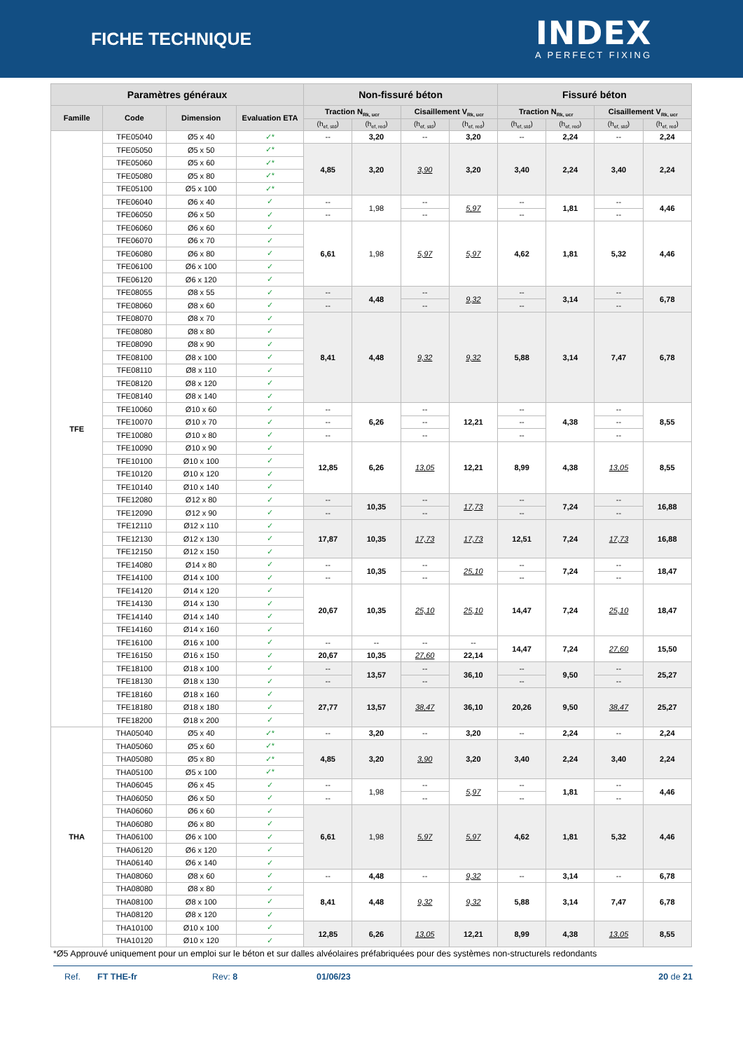FICHE TECHNIQUE
INDEX
A PERFECT FIXING
| Paramètres généraux | | | | Non-fissuré béton | | | | Fissuré béton | | | |
| --- | --- | --- | --- | --- | --- | --- | --- | --- | --- | --- | --- |
| Famille | Code | Dimension | Evaluation ETA | Traction N<sub>Rk, ucr</sub> | | Cisaillement V<sub>Rk, ucr</sub> | | Traction N<sub>Rk, ucr</sub> | | Cisaillement V<sub>Rk, ucr</sub> | |
| | | | | (h<sub>ef, std</sub>) | (h<sub>ef, red</sub>) | (h<sub>ef, std</sub>) | (h<sub>ef, red</sub>) | (h<sub>ef, std</sub>) | (h<sub>ef, red</sub>) | (h<sub>ef, std</sub>) | (h<sub>ef, red</sub>) |
| TFE | TFE05040 | Ø5 x 40 | ✓* | -- | 3,20 | -- | 3,20 | -- | 2,24 | -- | 2,24 |
| | TFE05050 | Ø5 x 50 | ✓* | 4,85 | 3,20 | 3,90 | 3,20 | 3,40 | 2,24 | 3,40 | 2,24 |
| | TFE05060 | Ø5 x 60 | ✓* | | | | | | | | |
| | TFE05080 | Ø5 x 80 | ✓* | | | | | | | | |
| | TFE05100 | Ø5 x 100 | ✓* | | | | | | | | |
| | TFE06040 | Ø6 x 40 | ✓ | -- | 1,98 | -- | 5,97 | -- | 1,81 | -- | 4,46 |
| | TFE06050 | Ø6 x 50 | ✓ | -- | | -- | | -- | | -- | |
| | TFE06060 | Ø6 x 60 | ✓ | 6,61 | 1,98 | 5,97 | 5,97 | 4,62 | 1,81 | 5,32 | 4,46 |
| | TFE06070 | Ø6 x 70 | ✓ | | | | | | | | |
| | TFE06080 | Ø6 x 80 | ✓ | | | | | | | | |
| | TFE06100 | Ø6 x 100 | ✓ | | | | | | | | |
| | TFE06120 | Ø6 x 120 | ✓ | | | | | | | | |
| | TFE08055 | Ø8 x 55 | ✓ | -- | 4,48 | -- | 9,32 | -- | 3,14 | -- | 6,78 |
| | TFE08060 | Ø8 x 60 | ✓ | -- | | -- | | -- | | -- | |
| | TFE08070 | Ø8 x 70 | ✓ | 8,41 | 4,48 | 9,32 | 9,32 | 5,88 | 3,14 | 7,47 | 6,78 |
| | TFE08080 | Ø8 x 80 | ✓ | | | | | | | | |
| | TFE08090 | Ø8 x 90 | ✓ | | | | | | | | |
| | TFE08100 | Ø8 x 100 | ✓ | | | | | | | | |
| | TFE08110 | Ø8 x 110 | ✓ | | | | | | | | |
| | TFE08120 | Ø8 x 120 | ✓ | | | | | | | | |
| | TFE08140 | Ø8 x 140 | ✓ | | | | | | | | |
| | TFE10060 | Ø10 x 60 | ✓ | -- | 6,26 | -- | 12,21 | -- | 4,38 | -- | 8,55 |
| | TFE10070 | Ø10 x 70 | ✓ | -- | | -- | | -- | | -- | |
| | TFE10080 | Ø10 x 80 | ✓ | -- | | -- | | -- | | -- | |
| | TFE10090 | Ø10 x 90 | ✓ | 12,85 | 6,26 | 13,05 | 12,21 | 8,99 | 4,38 | 13,05 | 8,55 |
| | TFE10100 | Ø10 x 100 | ✓ | | | | | | | | |
| | TFE10120 | Ø10 x 120 | ✓ | | | | | | | | |
| | TFE10140 | Ø10 x 140 | ✓ | | | | | | | | |
| | TFE12080 | Ø12 x 80 | ✓ | -- | 10,35 | -- | 17,73 | -- | 7,24 | -- | 16,88 |
| | TFE12090 | Ø12 x 90 | ✓ | -- | | -- | | -- | | -- | |
| | TFE12110 | Ø12 x 110 | ✓ | 17,87 | 10,35 | 17,73 | 17,73 | 12,51 | 7,24 | 17,73 | 16,88 |
| | TFE12130 | Ø12 x 130 | ✓ | | | | | | | | |
| | TFE12150 | Ø12 x 150 | ✓ | | | | | | | | |
| | TFE14080 | Ø14 x 80 | ✓ | -- | 10,35 | -- | 25,10 | -- | 7,24 | -- | 18,47 |
| | TFE14100 | Ø14 x 100 | ✓ | -- | | -- | | -- | | -- | |
| | TFE14120 | Ø14 x 120 | ✓ | 20,67 | 10,35 | 25,10 | 25,10 | 14,47 | 7,24 | 25,10 | 18,47 |
| | TFE14130 | Ø14 x 130 | ✓ | | | | | | | | |
| | TFE14140 | Ø14 x 140 | ✓ | | | | | | | | |
| | TFE14160 | Ø14 x 160 | ✓ | | | | | | | | |
| | TFE16100 | Ø16 x 100 | ✓ | -- | -- | -- | -- | 14,47 | 7,24 | 27,60 | 15,50 |
| | TFE16150 | Ø16 x 150 | ✓ | 20,67 | 10,35 | 27,60 | 22,14 | | | | |
| | TFE18100 | Ø18 x 100 | ✓ | -- | 13,57 | -- | 36,10 | -- | 9,50 | -- | 25,27 |
| | TFE18130 | Ø18 x 130 | ✓ | -- | | -- | | -- | | -- | |
| | TFE18160 | Ø18 x 160 | ✓ | 27,77 | 13,57 | 38,47 | 36,10 | 20,26 | 9,50 | 38,47 | 25,27 |
| | TFE18180 | Ø18 x 180 | ✓ | | | | | | | | |
| | TFE18200 | Ø18 x 200 | ✓ | | | | | | | | |
| THA | THA05040 | Ø5 x 40 | ✓* | -- | 3,20 | -- | 3,20 | -- | 2,24 | -- | 2,24 |
| | THA05060 | Ø5 x 60 | ✓* | 4,85 | 3,20 | 3,90 | 3,20 | 3,40 | 2,24 | 3,40 | 2,24 |
| | THA05080 | Ø5 x 80 | ✓* | | | | | | | | |
| | THA05100 | Ø5 x 100 | ✓* | | | | | | | | |
| | THA06045 | Ø6 x 45 | ✓ | -- | 1,98 | -- | 5,97 | -- | 1,81 | -- | 4,46 |
| | THA06050 | Ø6 x 50 | ✓ | -- | | -- | | -- | | -- | |
| | THA06060 | Ø6 x 60 | ✓ | 6,61 | 1,98 | 5,97 | 5,97 | 4,62 | 1,81 | 5,32 | 4,46 |
| | THA06080 | Ø6 x 80 | ✓ | | | | | | | | |
| | THA06100 | Ø6 x 100 | ✓ | | | | | | | | |
| | THA06120 | Ø6 x 120 | ✓ | | | | | | | | |
| | THA06140 | Ø6 x 140 | ✓ | | | | | | | | |
| | THA08060 | Ø8 x 60 | ✓ | -- | 4,48 | -- | 9,32 | -- | 3,14 | -- | 6,78 |
| | THA08080 | Ø8 x 80 | ✓ | 8,41 | 4,48 | 9,32 | 9,32 | 5,88 | 3,14 | 7,47 | 6,78 |
| | THA08100 | Ø8 x 100 | ✓ | | | | | | | | |
| | THA08120 | Ø8 x 120 | ✓ | | | | | | | | |
| | THA10100 | Ø10 x 100 | ✓ | 12,85 | 6,26 | 13,05 | 12,21 | 8,99 | 4,38 | 13,05 | 8,55 |
| | THA10120 | Ø10 x 120 | ✓ | | | | | | | | |
*Ø5 Approuvé uniquement pour un emploi sur le béton et sur dalles alvéolaires préfabriquées pour des systèmes non-structurels redondants
Ref. FT THE-fr Rev: 8 01/06/23 20 de 21